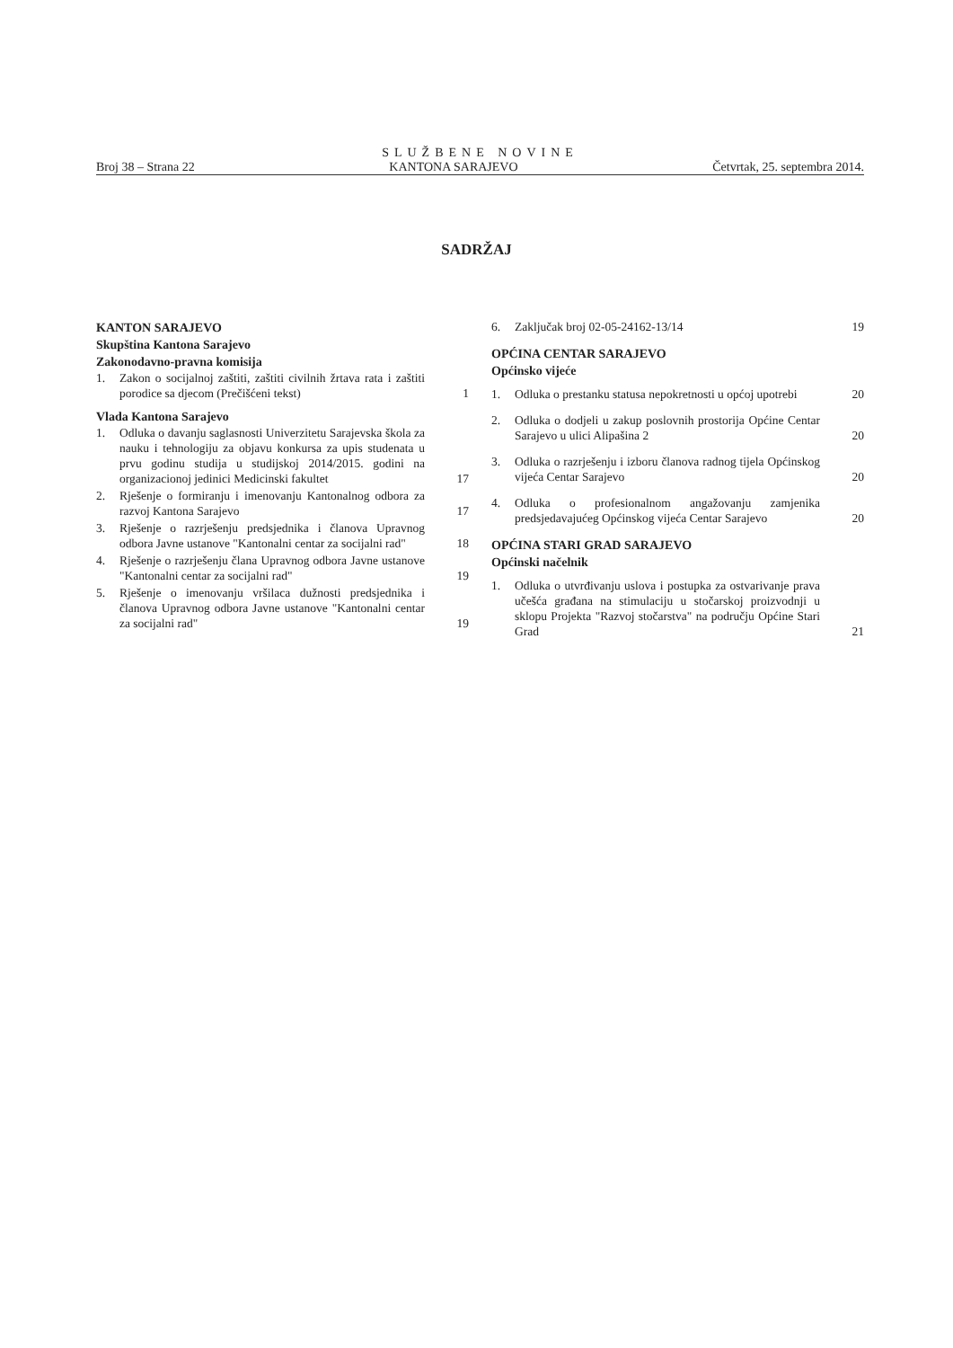SLUŽBENE NOVINE
Broj 38 – Strana 22 KANTONA SARAJEVO Četvrtak, 25. septembra 2014.
SADRŽAJ
KANTON SARAJEVO
Skupština Kantona Sarajevo
Zakonodavno-pravna komisija
1. Zakon o socijalnoj zaštiti, zaštiti civilnih žrtava rata i zaštiti porodice sa djecom (Prečišćeni tekst) 1
Vlada Kantona Sarajevo
1. Odluka o davanju saglasnosti Univerzitetu Sarajevska škola za nauku i tehnologiju za objavu konkursa za upis studenata u prvu godinu studija u studijskoj 2014/2015. godini na organizacionoj jedinici Medicinski fakultet 17
2. Rješenje o formiranju i imenovanju Kantonalnog odbora za razvoj Kantona Sarajevo 17
3. Rješenje o razrješenju predsjednika i članova Upravnog odbora Javne ustanove "Kantonalni centar za socijalni rad" 18
4. Rješenje o razrješenju člana Upravnog odbora Javne ustanove "Kantonalni centar za socijalni rad" 19
5. Rješenje o imenovanju vršilaca dužnosti predsjednika i članova Upravnog odbora Javne ustanove "Kantonalni centar za socijalni rad" 19
6. Zaključak broj 02-05-24162-13/14 19
OPĆINA CENTAR SARAJEVO
Općinsko vijeće
1. Odluka o prestanku statusa nepokretnosti u općoj upotrebi 20
2. Odluka o dodjeli u zakup poslovnih prostorija Općine Centar Sarajevo u ulici Alipašina 2 20
3. Odluka o razrješenju i izboru članova radnog tijela Općinskog vijeća Centar Sarajevo 20
4. Odluka o profesionalnom angažovanju zamjenika predsjedavajućeg Općinskog vijeća Centar Sarajevo 20
OPĆINA STARI GRAD SARAJEVO
Općinski načelnik
1. Odluka o utvrđivanju uslova i postupka za ostvarivanje prava učešća građana na stimulaciju u stočarskoj proizvodnji u sklopu Projekta "Razvoj stočarstva" na području Općine Stari Grad 21